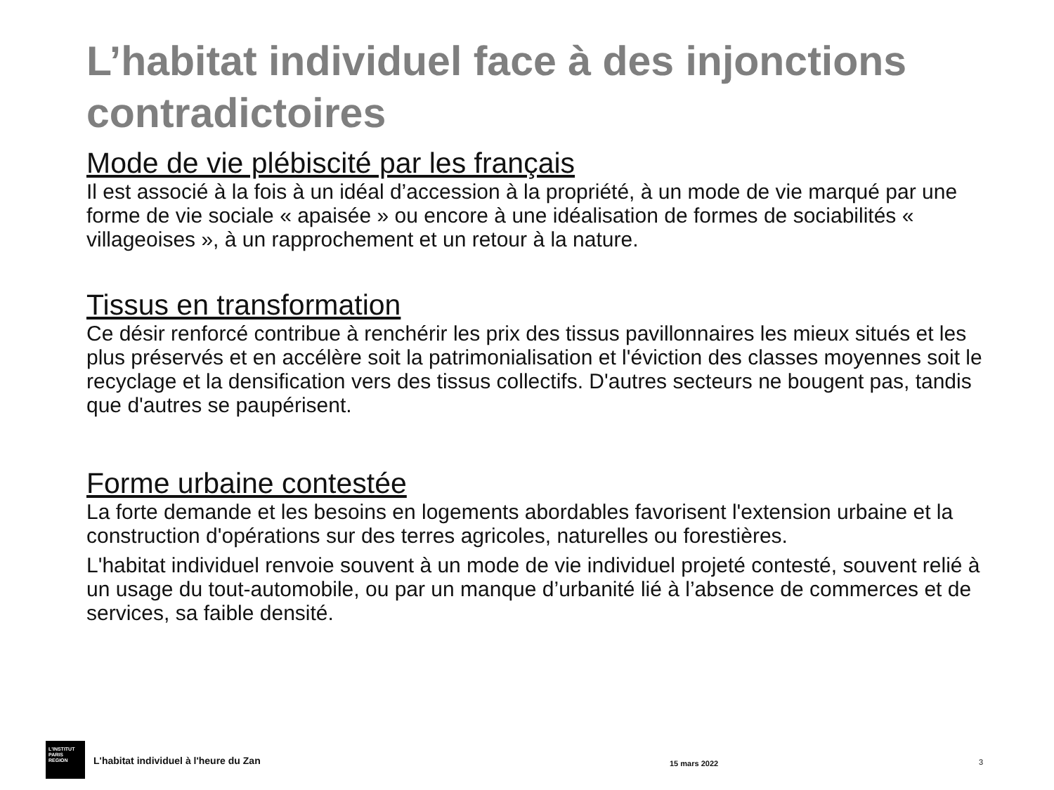L’habitat individuel face à des injonctions contradictoires
Mode de vie plébiscité par les français
Il est associé à la fois à un idéal d’accession à la propriété, à un mode de vie marqué par une forme de vie sociale « apaisée » ou encore à une idéalisation de formes de sociabilités « villageoises », à un rapprochement et un retour à la nature.
Tissus en transformation
Ce désir renforcé contribue à renchérir les prix des tissus pavillonnaires les mieux situés et les plus préservés et en accélère soit la patrimonialisation et l'éviction des classes moyennes soit le recyclage et la densification vers des tissus collectifs. D'autres secteurs ne bougent pas, tandis que d'autres se paupérisent.
Forme urbaine contestée
La forte demande et les besoins en logements abordables favorisent l'extension urbaine et la construction d'opérations sur des terres agricoles, naturelles ou forestières.
L'habitat individuel renvoie souvent à un mode de vie individuel projeté contesté, souvent relié à un usage du tout-automobile, ou par un manque d’urbanité lié à l’absence de commerces et de services, sa faible densité.
L'INSTITUT
PARIS
REGION
L'habitat individuel à l'heure du Zan 15 mars 2022 3